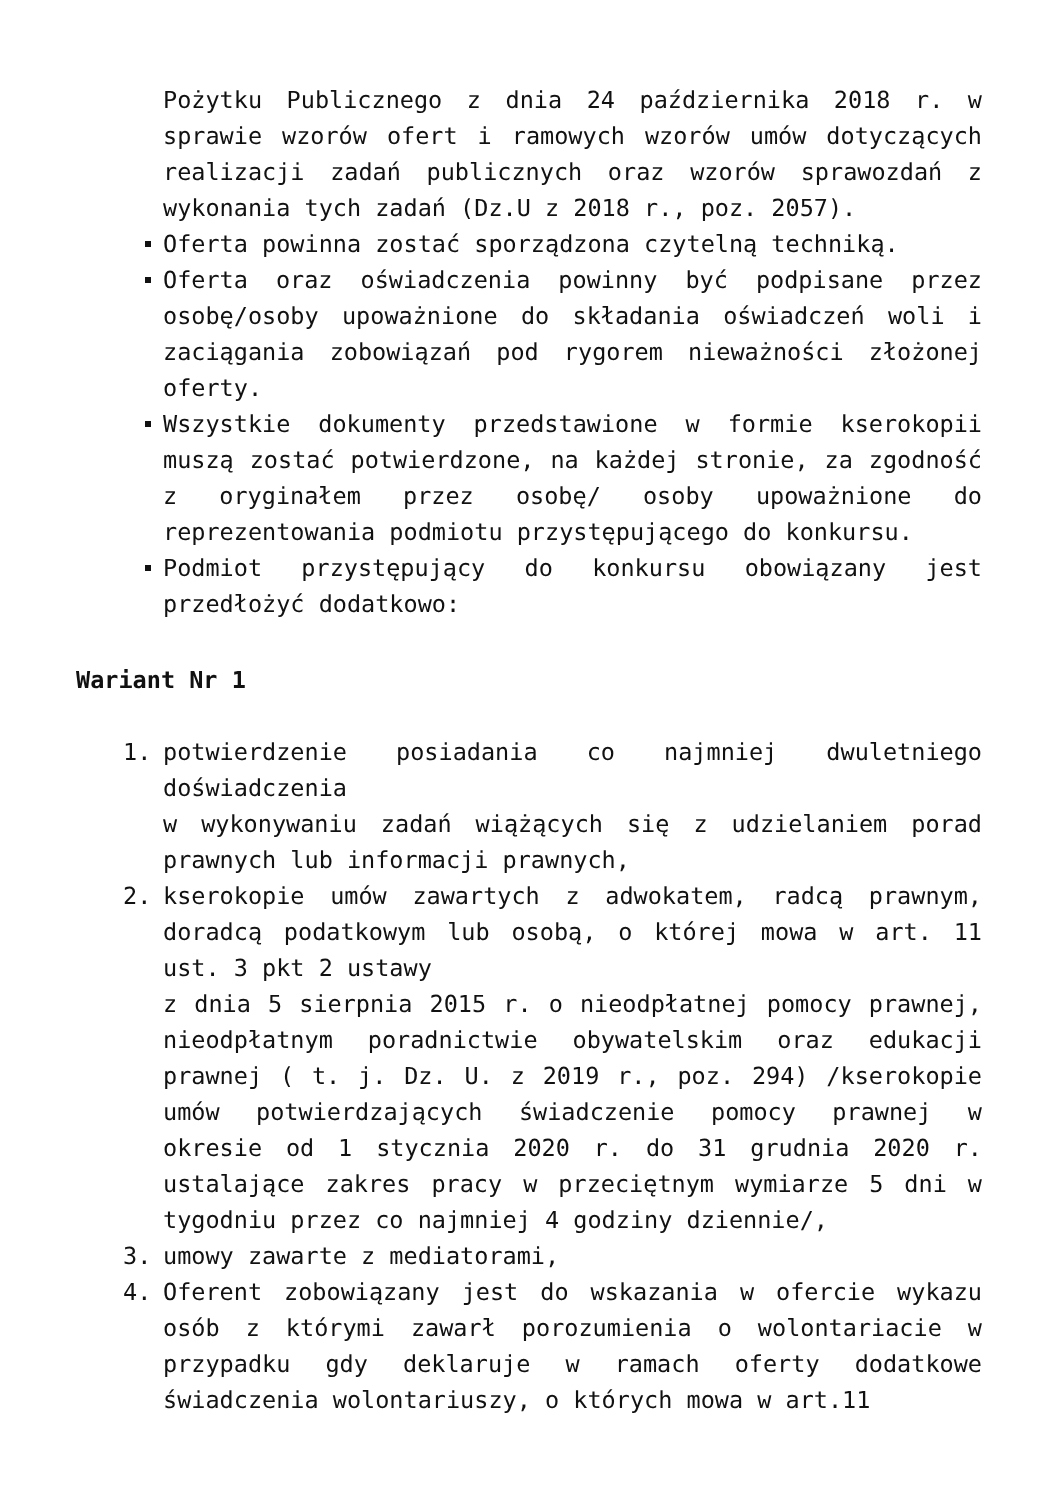Pożytku Publicznego z dnia 24 października 2018 r. w sprawie wzorów ofert i ramowych wzorów umów dotyczących realizacji zadań publicznych oraz wzorów sprawozdań z wykonania tych zadań (Dz.U z 2018 r., poz. 2057).
Oferta powinna zostać sporządzona czytelną techniką.
Oferta oraz oświadczenia powinny być podpisane przez osobę/osoby upoważnione do składania oświadczeń woli i zaciągania zobowiązań pod rygorem nieważności złożonej oferty.
Wszystkie dokumenty przedstawione w formie kserokopii muszą zostać potwierdzone, na każdej stronie, za zgodność z oryginałem przez osobę/ osoby upoważnione do reprezentowania podmiotu przystępującego do konkursu.
Podmiot przystępujący do konkursu obowiązany jest przedłożyć dodatkowo:
Wariant Nr 1
1. potwierdzenie posiadania co najmniej dwuletniego doświadczenia
w wykonywaniu zadań wiążących się z udzielaniem porad prawnych lub informacji prawnych,
2. kserokopie umów zawartych z adwokatem, radcą prawnym, doradcą podatkowym lub osobą, o której mowa w art. 11 ust. 3 pkt 2 ustawy
z dnia 5 sierpnia 2015 r. o nieodpłatnej pomocy prawnej, nieodpłatnym poradnictwie obywatelskim oraz edukacji prawnej ( t. j. Dz. U. z 2019 r., poz. 294) /kserokopie umów potwierdzających świadczenie pomocy prawnej w okresie od 1 stycznia 2020 r. do 31 grudnia 2020 r. ustalające zakres pracy w przeciętnym wymiarze 5 dni w tygodniu przez co najmniej 4 godziny dziennie/,
3. umowy zawarte z mediatorami,
4. Oferent zobowiązany jest do wskazania w ofercie wykazu osób z którymi zawarł porozumienia o wolontariacie w przypadku gdy deklaruje w ramach oferty dodatkowe świadczenia wolontariuszy, o których mowa w art.11